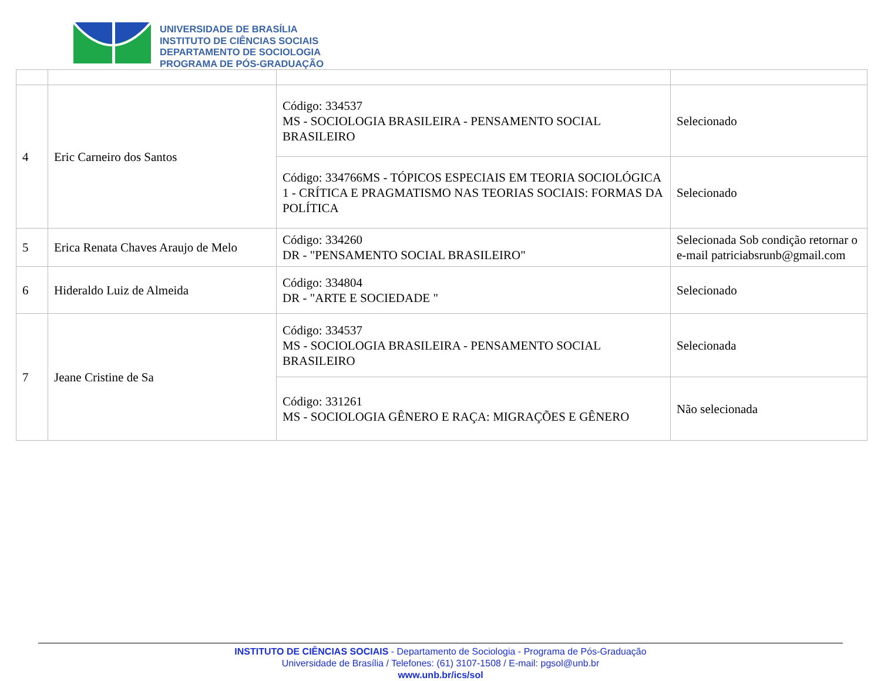UNIVERSIDADE DE BRASÍLIA
INSTITUTO DE CIÊNCIAS SOCIAIS
DEPARTAMENTO DE SOCIOLOGIA
PROGRAMA DE PÓS-GRADUAÇÃO
| 4 | Eric Carneiro dos Santos | Código: 334537 MS - SOCIOLOGIA BRASILEIRA - PENSAMENTO SOCIAL BRASILEIRO | Selecionado |
| | | Código: 334766MS - TÓPICOS ESPECIAIS EM TEORIA SOCIOLÓGICA 1 - CRÍTICA E PRAGMATISMO NAS TEORIAS SOCIAIS: FORMAS DA POLÍTICA | Selecionado |
| 5 | Erica Renata Chaves Araujo de Melo | Código: 334260 DR - "PENSAMENTO SOCIAL BRASILEIRO" | Selecionada Sob condição retornar o e-mail patriciabsrunb@gmail.com |
| 6 | Hideraldo Luiz de Almeida | Código: 334804 DR - "ARTE E SOCIEDADE " | Selecionado |
| 7 | Jeane Cristine de Sa | Código: 334537 MS - SOCIOLOGIA BRASILEIRA - PENSAMENTO SOCIAL BRASILEIRO | Selecionada |
| | | Código: 331261 MS - SOCIOLOGIA GÊNERO E RAÇA: MIGRAÇÕES E GÊNERO | Não selecionada |
INSTITUTO DE CIÊNCIAS SOCIAIS - Departamento de Sociologia - Programa de Pós-Graduação
Universidade de Brasília / Telefones: (61) 3107-1508 / E-mail: pgsol@unb.br
www.unb.br/ics/sol